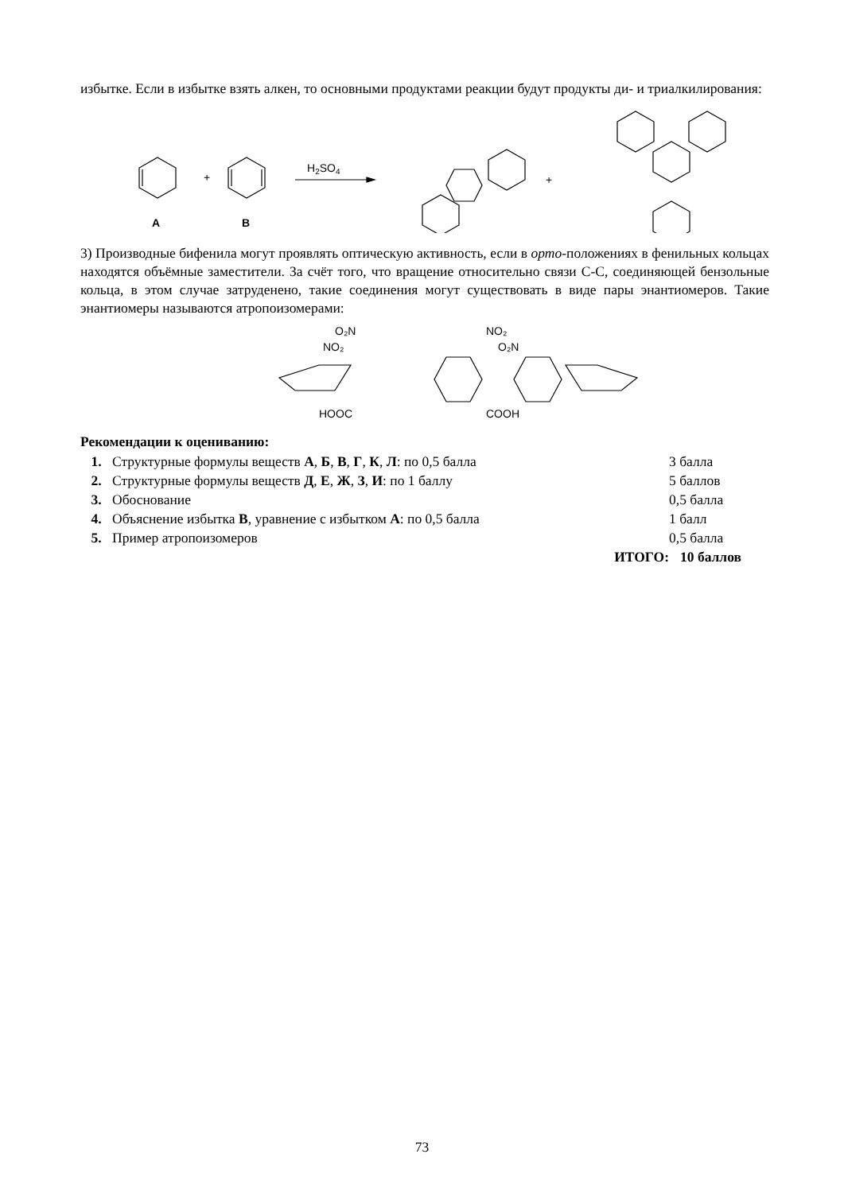избытке. Если в избытке взять алкен, то основными продуктами реакции будут продукты ди- и триалкилирования:
+
A
B
H2SO4
+
3) Производные бифенила могут проявлять оптическую активность, если в орто-положениях в фенильных кольцах находятся объёмные заместители. За счёт того, что вращение относительно связи С-С, соединяющей бензольные кольца, в этом случае затруденено, такие соединения могут существовать в виде пары энантиомеров. Такие энантиомеры называются атропоизомерами:
O₂N
NO₂
HOOC
NO₂
O₂N
COOH
Рекомендации к оцениванию:
1. Структурные формулы веществ А, Б, В, Г, К, Л: по 0,5 балла 3 балла
2. Структурные формулы веществ Д, Е, Ж, З, И: по 1 баллу 5 баллов
3. Обоснование 0,5 балла
4. Объяснение избытка В, уравнение с избытком А: по 0,5 балла 1 балл
5. Пример атропоизомеров 0,5 балла
ИТОГО: 10 баллов
73